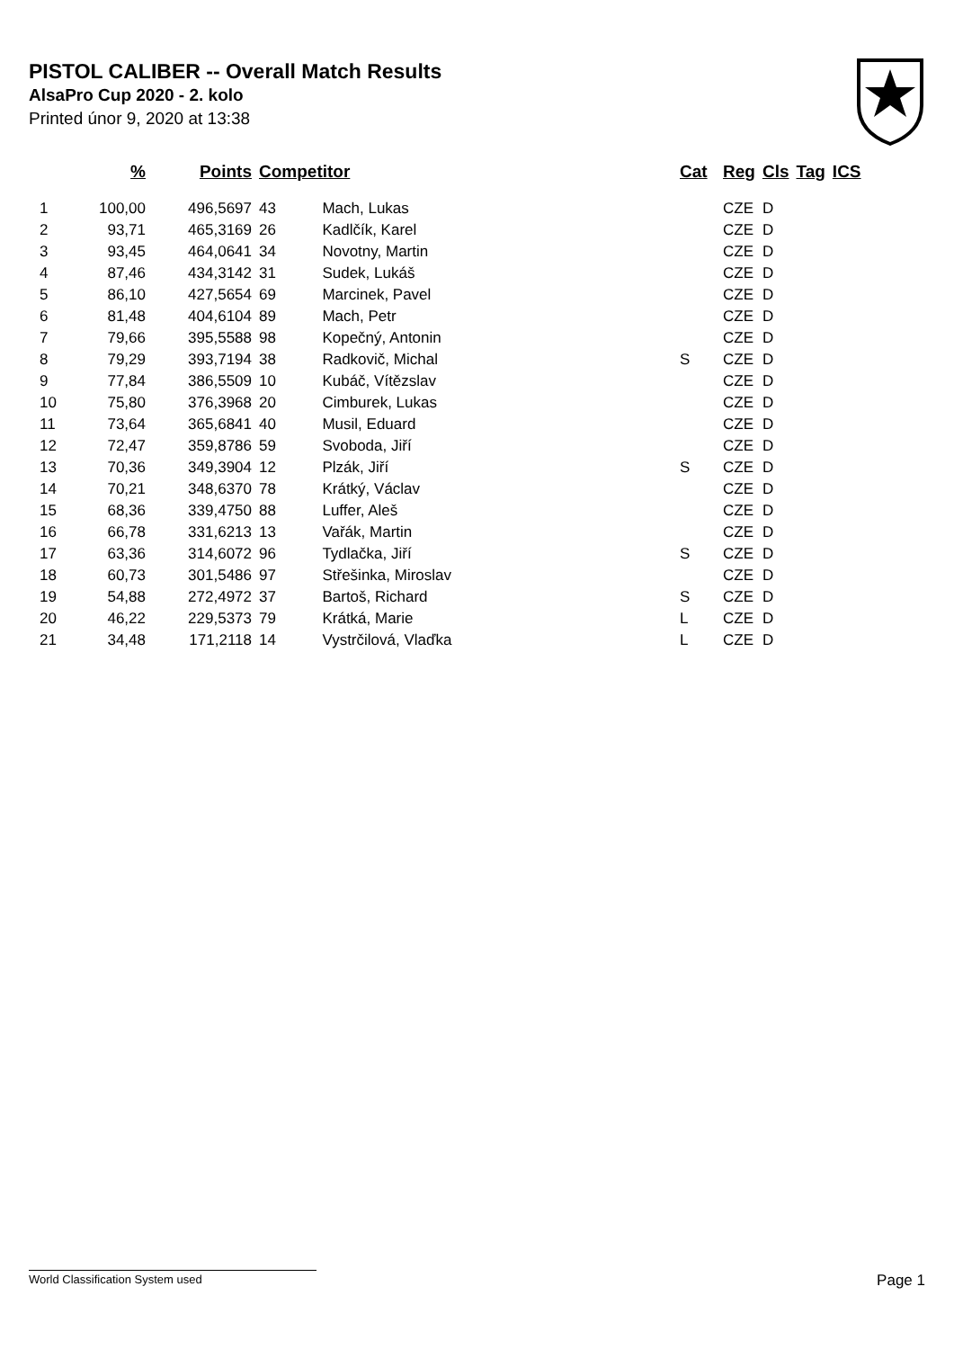PISTOL CALIBER -- Overall Match Results
AlsaPro Cup 2020 - 2. kolo
Printed únor 9, 2020 at 13:38
| | % | Points | Competitor | | Cat | Reg | Cls | Tag | ICS |
| --- | --- | --- | --- | --- | --- | --- | --- | --- | --- |
| 1 | 100,00 | 496,5697 | 43 | Mach, Lukas | | CZE | D | | |
| 2 | 93,71 | 465,3169 | 26 | Kadlčík, Karel | | CZE | D | | |
| 3 | 93,45 | 464,0641 | 34 | Novotny, Martin | | CZE | D | | |
| 4 | 87,46 | 434,3142 | 31 | Sudek, Lukáš | | CZE | D | | |
| 5 | 86,10 | 427,5654 | 69 | Marcinek, Pavel | | CZE | D | | |
| 6 | 81,48 | 404,6104 | 89 | Mach, Petr | | CZE | D | | |
| 7 | 79,66 | 395,5588 | 98 | Kopečný, Antonin | | CZE | D | | |
| 8 | 79,29 | 393,7194 | 38 | Radkovič, Michal | S | CZE | D | | |
| 9 | 77,84 | 386,5509 | 10 | Kubáč, Vítězslav | | CZE | D | | |
| 10 | 75,80 | 376,3968 | 20 | Cimburek, Lukas | | CZE | D | | |
| 11 | 73,64 | 365,6841 | 40 | Musil, Eduard | | CZE | D | | |
| 12 | 72,47 | 359,8786 | 59 | Svoboda, Jiří | | CZE | D | | |
| 13 | 70,36 | 349,3904 | 12 | Plzák, Jiří | S | CZE | D | | |
| 14 | 70,21 | 348,6370 | 78 | Krátký, Václav | | CZE | D | | |
| 15 | 68,36 | 339,4750 | 88 | Luffer, Aleš | | CZE | D | | |
| 16 | 66,78 | 331,6213 | 13 | Vařák, Martin | | CZE | D | | |
| 17 | 63,36 | 314,6072 | 96 | Tydlačka, Jiří | S | CZE | D | | |
| 18 | 60,73 | 301,5486 | 97 | Střešinka, Miroslav | | CZE | D | | |
| 19 | 54,88 | 272,4972 | 37 | Bartoš, Richard | S | CZE | D | | |
| 20 | 46,22 | 229,5373 | 79 | Krátká, Marie | L | CZE | D | | |
| 21 | 34,48 | 171,2118 | 14 | Vystrčilová, Vlaďka | L | CZE | D | | |
World Classification System used Page 1